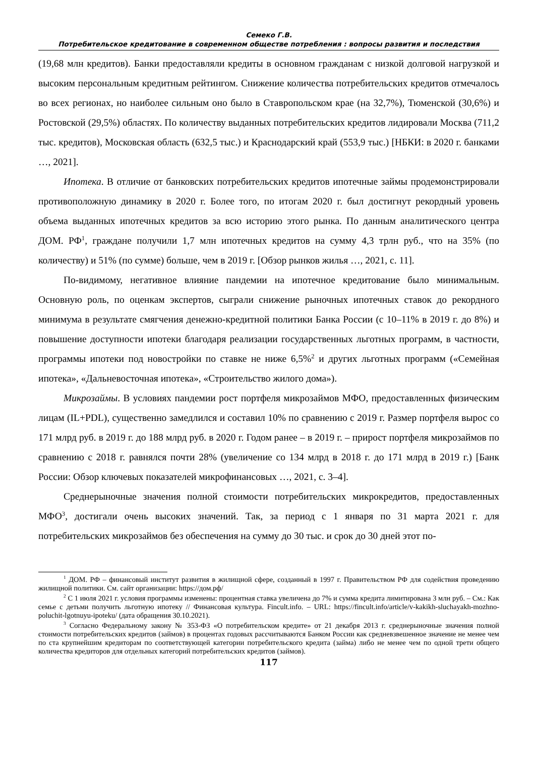Семеко Г.В.
Потребительское кредитование в современном обществе потребления : вопросы развития и последствия
(19,68 млн кредитов). Банки предоставляли кредиты в основном гражданам с низкой долговой нагрузкой и высоким персональным кредитным рейтингом. Снижение количества потребительских кредитов отмечалось во всех регионах, но наиболее сильным оно было в Ставропольском крае (на 32,7%), Тюменской (30,6%) и Ростовской (29,5%) областях. По количеству выданных потребительских кредитов лидировали Москва (711,2 тыс. кредитов), Московская область (632,5 тыс.) и Краснодарский край (553,9 тыс.) [НБКИ: в 2020 г. банками …, 2021].
Ипотека. В отличие от банковских потребительских кредитов ипотечные займы продемонстрировали противоположную динамику в 2020 г. Более того, по итогам 2020 г. был достигнут рекордный уровень объема выданных ипотечных кредитов за всю историю этого рынка. По данным аналитического центра ДОМ. РФ<sup>1</sup>, граждане получили 1,7 млн ипотечных кредитов на сумму 4,3 трлн руб., что на 35% (по количеству) и 51% (по сумме) больше, чем в 2019 г. [Обзор рынков жилья …, 2021, с. 11].
По-видимому, негативное влияние пандемии на ипотечное кредитование было минимальным. Основную роль, по оценкам экспертов, сыграли снижение рыночных ипотечных ставок до рекордного минимума в результате смягчения денежно-кредитной политики Банка России (с 10–11% в 2019 г. до 8%) и повышение доступности ипотеки благодаря реализации государственных льготных программ, в частности, программы ипотеки под новостройки по ставке не ниже 6,5%<sup>2</sup> и других льготных программ («Семейная ипотека», «Дальневосточная ипотека», «Строительство жилого дома»).
Микрозаймы. В условиях пандемии рост портфеля микрозаймов МФО, предоставленных физическим лицам (IL+PDL), существенно замедлился и составил 10% по сравнению с 2019 г. Размер портфеля вырос со 171 млрд руб. в 2019 г. до 188 млрд руб. в 2020 г. Годом ранее – в 2019 г. – прирост портфеля микрозаймов по сравнению с 2018 г. равнялся почти 28% (увеличение со 134 млрд в 2018 г. до 171 млрд в 2019 г.) [Банк России: Обзор ключевых показателей микрофинансовых …, 2021, с. 3–4].
Среднерыночные значения полной стоимости потребительских микрокредитов, предоставленных МФО<sup>3</sup>, достигали очень высоких значений. Так, за период с 1 января по 31 марта 2021 г. для потребительских микрозаймов без обеспечения на сумму до 30 тыс. и срок до 30 дней этот по-
<sup>1</sup> ДОМ. РФ – финансовый институт развития в жилищной сфере, созданный в 1997 г. Правительством РФ для содействия проведению жилищной политики. См. сайт организации: https://дом.рф/
<sup>2</sup> С 1 июля 2021 г. условия программы изменены: процентная ставка увеличена до 7% и сумма кредита лимитирована 3 млн руб. – См.: Как семье с детьми получить льготную ипотеку // Финансовая культура. Fincult.info. – URL: https://fincult.info/article/v-kakikh-sluchayakh-mozhno-poluchit-lgotnuyu-ipoteku/ (дата обращения 30.10.2021).
<sup>3</sup> Согласно Федеральному закону № 353-ФЗ «О потребительском кредите» от 21 декабря 2013 г. среднерыночные значения полной стоимости потребительских кредитов (займов) в процентах годовых рассчитываются Банком России как средневзвешенное значение не менее чем по ста крупнейшим кредиторам по соответствующей категории потребительского кредита (займа) либо не менее чем по одной трети общего количества кредиторов для отдельных категорий потребительских кредитов (займов).
117